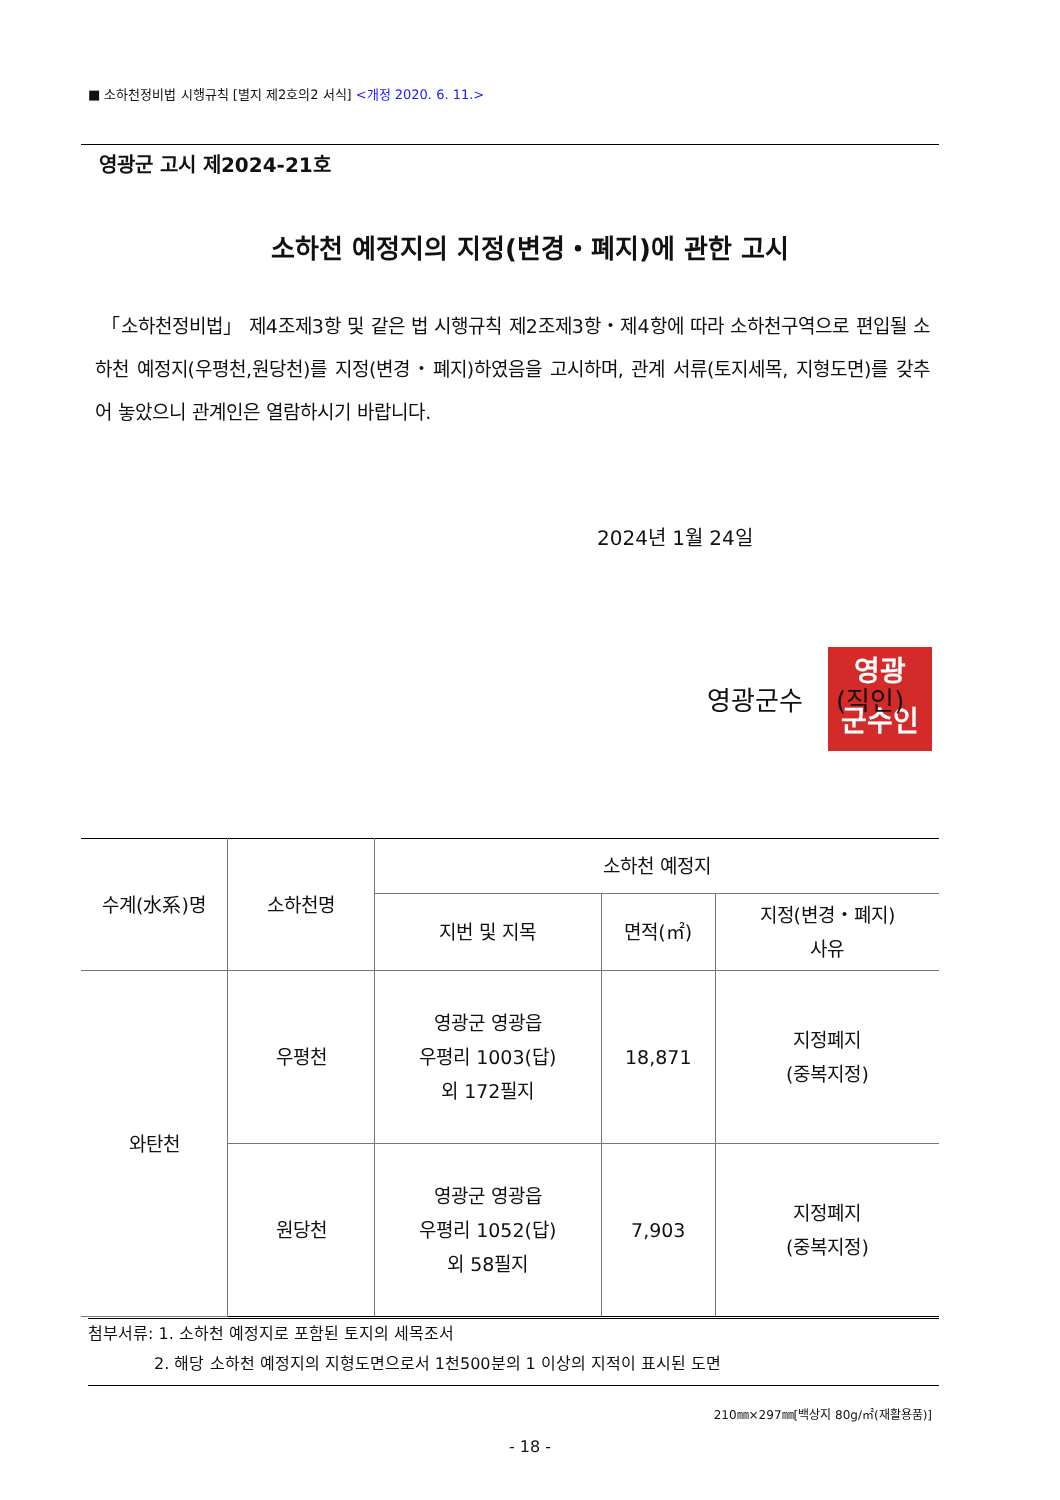■ 소하천정비법 시행규칙 [별지 제2호의2 서식] <개정 2020. 6. 11.>
영광군 고시 제2024-21호
소하천 예정지의 지정(변경・폐지)에 관한 고시
「소하천정비법」 제4조제3항 및 같은 법 시행규칙 제2조제3항・제4항에 따라 소하천구역으로 편입될 소하천 예정지(우평천,원당천)를 지정(변경・폐지)하였음을 고시하며, 관계 서류(토지세목, 지형도면)를 갖추어 놓았으니 관계인은 열람하시기 바랍니다.
2024년 1월 24일
영광
군수인
영광군수 (직인)
| 수계(水系)명 | 소하천명 | 소하천 예정지 | | |
| --- | --- | --- | --- | --- |
| | | 지번 및 지목 | 면적(㎡) | 지정(변경・폐지) 사유 |
| 와탄천 | 우평천 | 영광군 영광읍 우평리 1003(답) 외 172필지 | 18,871 | 지정폐지 (중복지정) |
| | 원당천 | 영광군 영광읍 우평리 1052(답) 외 58필지 | 7,903 | 지정폐지 (중복지정) |
첨부서류: 1. 소하천 예정지로 포함된 토지의 세목조서
2. 해당 소하천 예정지의 지형도면으로서 1천500분의 1 이상의 지적이 표시된 도면
210㎜×297㎜[백상지 80g/㎡(재활용품)]
- 18 -